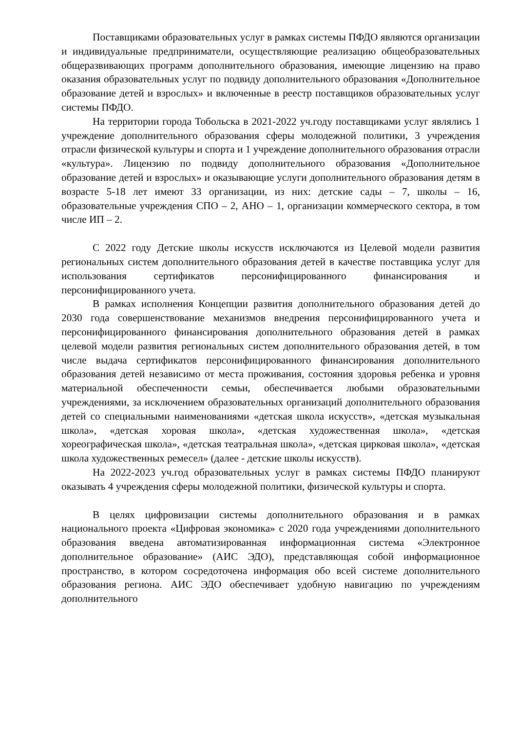Поставщиками образовательных услуг в рамках системы ПФДО являются организации и индивидуальные предприниматели, осуществляющие реализацию общеобразовательных общеразвивающих программ дополнительного образования, имеющие лицензию на право оказания образовательных услуг по подвиду дополнительного образования «Дополнительное образование детей и взрослых» и включенные в реестр поставщиков образовательных услуг системы ПФДО.
На территории города Тобольска в 2021-2022 уч.году поставщиками услуг являлись 1 учреждение дополнительного образования сферы молодежной политики, 3 учреждения отрасли физической культуры и спорта и 1 учреждение дополнительного образования отрасли «культура». Лицензию по подвиду дополнительного образования «Дополнительное образование детей и взрослых» и оказывающие услуги дополнительного образования детям в возрасте 5-18 лет имеют 33 организации, из них: детские сады – 7, школы – 16, образовательные учреждения СПО – 2, АНО – 1, организации коммерческого сектора, в том числе ИП – 2.
С 2022 году Детские школы искусств исключаются из Целевой модели развития региональных систем дополнительного образования детей в качестве поставщика услуг для использования сертификатов персонифицированного финансирования и персонифицированного учета.
В рамках исполнения Концепции развития дополнительного образования детей до 2030 года совершенствование механизмов внедрения персонифицированного учета и персонифицированного финансирования дополнительного образования детей в рамках целевой модели развития региональных систем дополнительного образования детей, в том числе выдача сертификатов персонифицированного финансирования дополнительного образования детей независимо от места проживания, состояния здоровья ребенка и уровня материальной обеспеченности семьи, обеспечивается любыми образовательными учреждениями, за исключением образовательных организаций дополнительного образования детей со специальными наименованиями «детская школа искусств», «детская музыкальная школа», «детская хоровая школа», «детская художественная школа», «детская хореографическая школа», «детская театральная школа», «детская цирковая школа», «детская школа художественных ремесел» (далее - детские школы искусств).
На 2022-2023 уч.год образовательных услуг в рамках системы ПФДО планируют оказывать 4 учреждения сферы молодежной политики, физической культуры и спорта.
В целях цифровизации системы дополнительного образования и в рамках национального проекта «Цифровая экономика» с 2020 года учреждениями дополнительного образования введена автоматизированная информационная система «Электронное дополнительное образование» (АИС ЭДО), представляющая собой информационное пространство, в котором сосредоточена информация обо всей системе дополнительного образования региона. АИС ЭДО обеспечивает удобную навигацию по учреждениям дополнительного